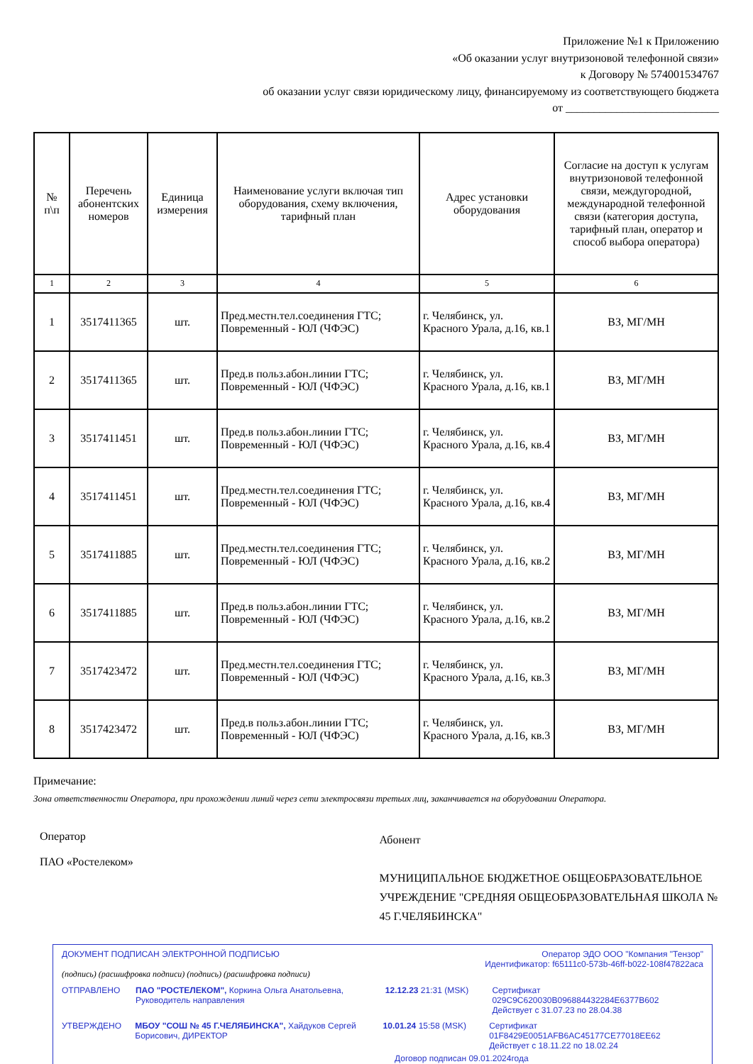Приложение №1 к Приложению
«Об оказании услуг внутризоновой телефонной связи»
к Договору № 574001534767
об оказании услуг связи юридическому лицу, финансируемому из соответствующего бюджета
от ___________________________
| № п\п | Перечень абонентских номеров | Единица измерения | Наименование услуги включая тип оборудования, схему включения, тарифный план | Адрес установки оборудования | Согласие на доступ к услугам внутризоновой телефонной связи, междугородной, международной телефонной связи (категория доступа, тарифный план, оператор и способ выбора оператора) |
| --- | --- | --- | --- | --- | --- |
| 1 | 2 | 3 | 4 | 5 | 6 |
| 1 | 3517411365 | шт. | Пред.местн.тел.соединения ГТС; Повременный - ЮЛ (ЧФЭС) | г. Челябинск, ул. Красного Урала, д.16, кв.1 | ВЗ, МГ/МН |
| 2 | 3517411365 | шт. | Пред.в польз.абон.линии ГТС; Повременный - ЮЛ (ЧФЭС) | г. Челябинск, ул. Красного Урала, д.16, кв.1 | ВЗ, МГ/МН |
| 3 | 3517411451 | шт. | Пред.в польз.абон.линии ГТС; Повременный - ЮЛ (ЧФЭС) | г. Челябинск, ул. Красного Урала, д.16, кв.4 | ВЗ, МГ/МН |
| 4 | 3517411451 | шт. | Пред.местн.тел.соединения ГТС; Повременный - ЮЛ (ЧФЭС) | г. Челябинск, ул. Красного Урала, д.16, кв.4 | ВЗ, МГ/МН |
| 5 | 3517411885 | шт. | Пред.местн.тел.соединения ГТС; Повременный - ЮЛ (ЧФЭС) | г. Челябинск, ул. Красного Урала, д.16, кв.2 | ВЗ, МГ/МН |
| 6 | 3517411885 | шт. | Пред.в польз.абон.линии ГТС; Повременный - ЮЛ (ЧФЭС) | г. Челябинск, ул. Красного Урала, д.16, кв.2 | ВЗ, МГ/МН |
| 7 | 3517423472 | шт. | Пред.местн.тел.соединения ГТС; Повременный - ЮЛ (ЧФЭС) | г. Челябинск, ул. Красного Урала, д.16, кв.3 | ВЗ, МГ/МН |
| 8 | 3517423472 | шт. | Пред.в польз.абон.линии ГТС; Повременный - ЮЛ (ЧФЭС) | г. Челябинск, ул. Красного Урала, д.16, кв.3 | ВЗ, МГ/МН |
Примечание:
Зона ответственности Оператора, при прохождении линий через сети электросвязи третьих лиц, заканчивается на оборудовании Оператора.
Оператор
ПАО «Ростелеком»
Абонент
МУНИЦИПАЛЬНОЕ БЮДЖЕТНОЕ ОБЩЕОБРАЗОВАТЕЛЬНОЕ УЧРЕЖДЕНИЕ "СРЕДНЯЯ ОБЩЕОБРАЗОВАТЕЛЬНАЯ ШКОЛА № 45 Г.ЧЕЛЯБИНСКА"
ДОКУМЕНТ ПОДПИСАН ЭЛЕКТРОННОЙ ПОДПИСЬЮ Оператор ЭДО ООО "Компания "Тензор"
Идентификатор: f65111c0-573b-46ff-b022-108f47822aca
(подпись) (расшифровка подписи) (подпись) (расшифровка подписи)
ОТПРАВЛЕНО ПАО "РОСТЕЛЕКОМ", Коркина Ольга Анатольевна, Руководитель направления
12.12.23 21:31 (MSK) Сертификат 029C9C620030B096884432284E6377B602
Действует с 31.07.23 по 28.04.38
УТВЕРЖДЕНО МБОУ "СОШ № 45 Г.ЧЕЛЯБИНСКА", Хайдуков Сергей Борисович, ДИРЕКТОР
10.01.24 15:58 (MSK) Сертификат 01F8429E0051AFB6AC45177CE77018EE62
Действует с 18.11.22 по 18.02.24
Договор подписан 09.01.2024года